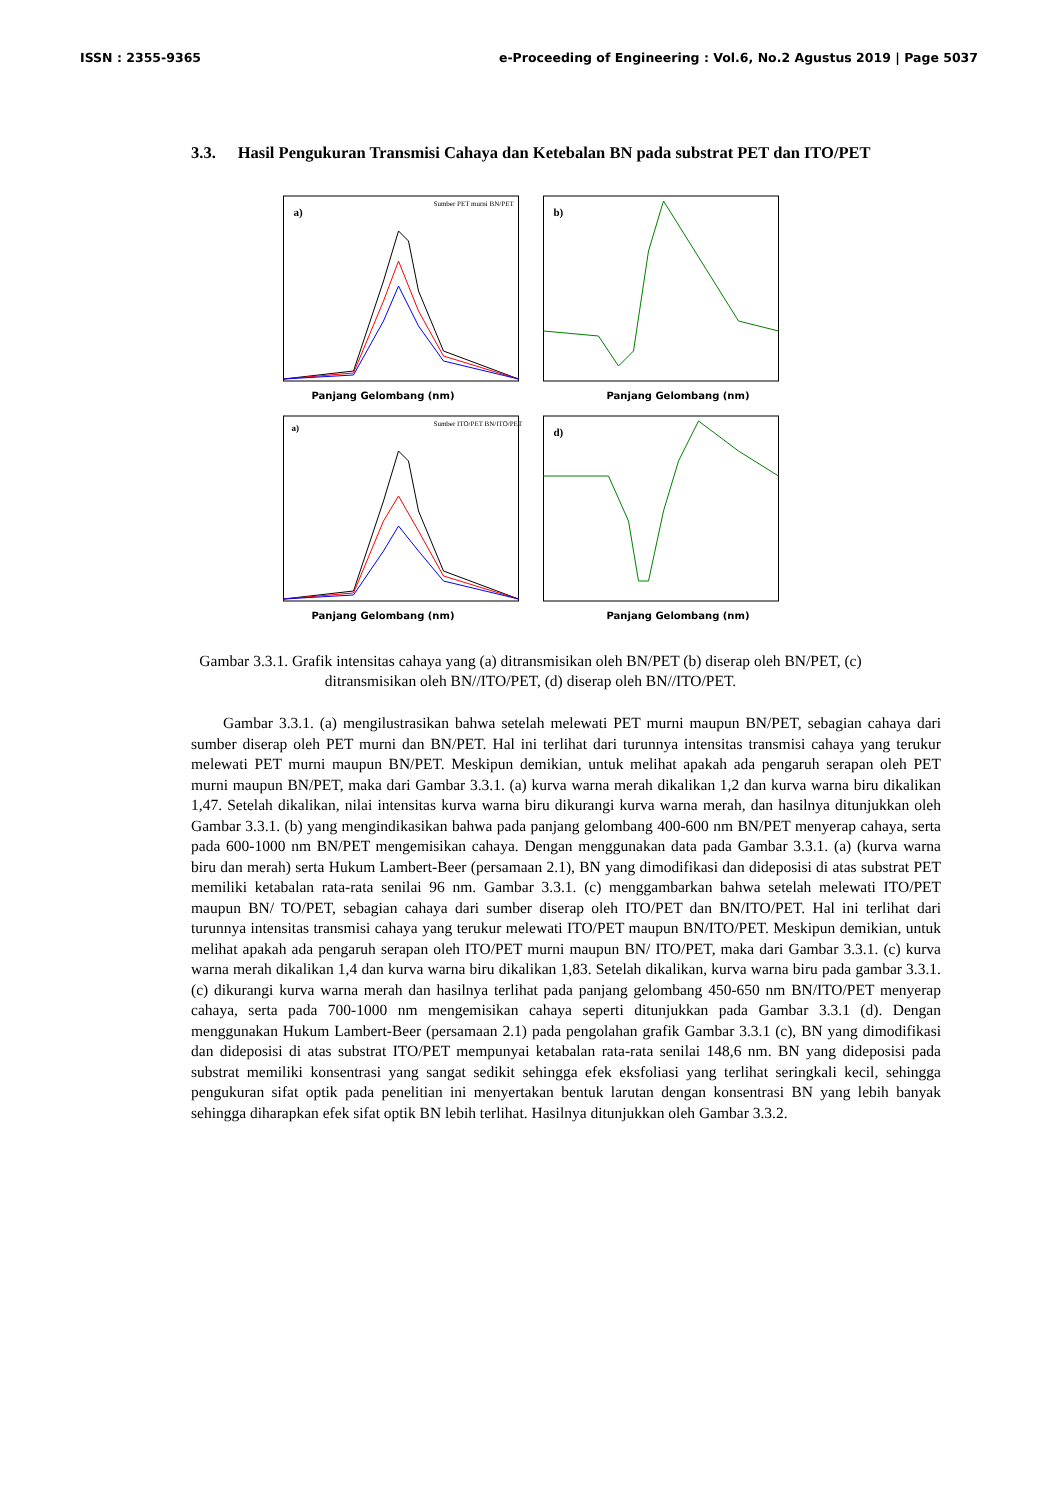ISSN : 2355-9365 e-Proceeding of Engineering : Vol.6, No.2 Agustus 2019 | Page 5037
3.3. Hasil Pengukuran Transmisi Cahaya dan Ketebalan BN pada substrat PET dan ITO/PET
a)
Sumber PET murni BN/PET
Panjang Gelombang (nm)
b)
Panjang Gelombang (nm)
a)
Sumber ITO/PET BN/ITO/PET
Panjang Gelombang (nm)
d)
Panjang Gelombang (nm)
Gambar 3.3.1. Grafik intensitas cahaya yang (a) ditransmisikan oleh BN/PET (b) diserap oleh BN/PET, (c) ditransmisikan oleh BN//ITO/PET, (d) diserap oleh BN//ITO/PET.
Gambar 3.3.1. (a) mengilustrasikan bahwa setelah melewati PET murni maupun BN/PET, sebagian cahaya dari sumber diserap oleh PET murni dan BN/PET. Hal ini terlihat dari turunnya intensitas transmisi cahaya yang terukur melewati PET murni maupun BN/PET. Meskipun demikian, untuk melihat apakah ada pengaruh serapan oleh PET murni maupun BN/PET, maka dari Gambar 3.3.1. (a) kurva warna merah dikalikan 1,2 dan kurva warna biru dikalikan 1,47. Setelah dikalikan, nilai intensitas kurva warna biru dikurangi kurva warna merah, dan hasilnya ditunjukkan oleh Gambar 3.3.1. (b) yang mengindikasikan bahwa pada panjang gelombang 400-600 nm BN/PET menyerap cahaya, serta pada 600-1000 nm BN/PET mengemisikan cahaya. Dengan menggunakan data pada Gambar 3.3.1. (a) (kurva warna biru dan merah) serta Hukum Lambert-Beer (persamaan 2.1), BN yang dimodifikasi dan dideposisi di atas substrat PET memiliki ketabalan rata-rata senilai 96 nm. Gambar 3.3.1. (c) menggambarkan bahwa setelah melewati ITO/PET maupun BN/ TO/PET, sebagian cahaya dari sumber diserap oleh ITO/PET dan BN/ITO/PET. Hal ini terlihat dari turunnya intensitas transmisi cahaya yang terukur melewati ITO/PET maupun BN/ITO/PET. Meskipun demikian, untuk melihat apakah ada pengaruh serapan oleh ITO/PET murni maupun BN/ ITO/PET, maka dari Gambar 3.3.1. (c) kurva warna merah dikalikan 1,4 dan kurva warna biru dikalikan 1,83. Setelah dikalikan, kurva warna biru pada gambar 3.3.1.(c) dikurangi kurva warna merah dan hasilnya terlihat pada panjang gelombang 450-650 nm BN/ITO/PET menyerap cahaya, serta pada 700-1000 nm mengemisikan cahaya seperti ditunjukkan pada Gambar 3.3.1 (d). Dengan menggunakan Hukum Lambert-Beer (persamaan 2.1) pada pengolahan grafik Gambar 3.3.1 (c), BN yang dimodifikasi dan dideposisi di atas substrat ITO/PET mempunyai ketabalan rata-rata senilai 148,6 nm. BN yang dideposisi pada substrat memiliki konsentrasi yang sangat sedikit sehingga efek eksfoliasi yang terlihat seringkali kecil, sehingga pengukuran sifat optik pada penelitian ini menyertakan bentuk larutan dengan konsentrasi BN yang lebih banyak sehingga diharapkan efek sifat optik BN lebih terlihat. Hasilnya ditunjukkan oleh Gambar 3.3.2.